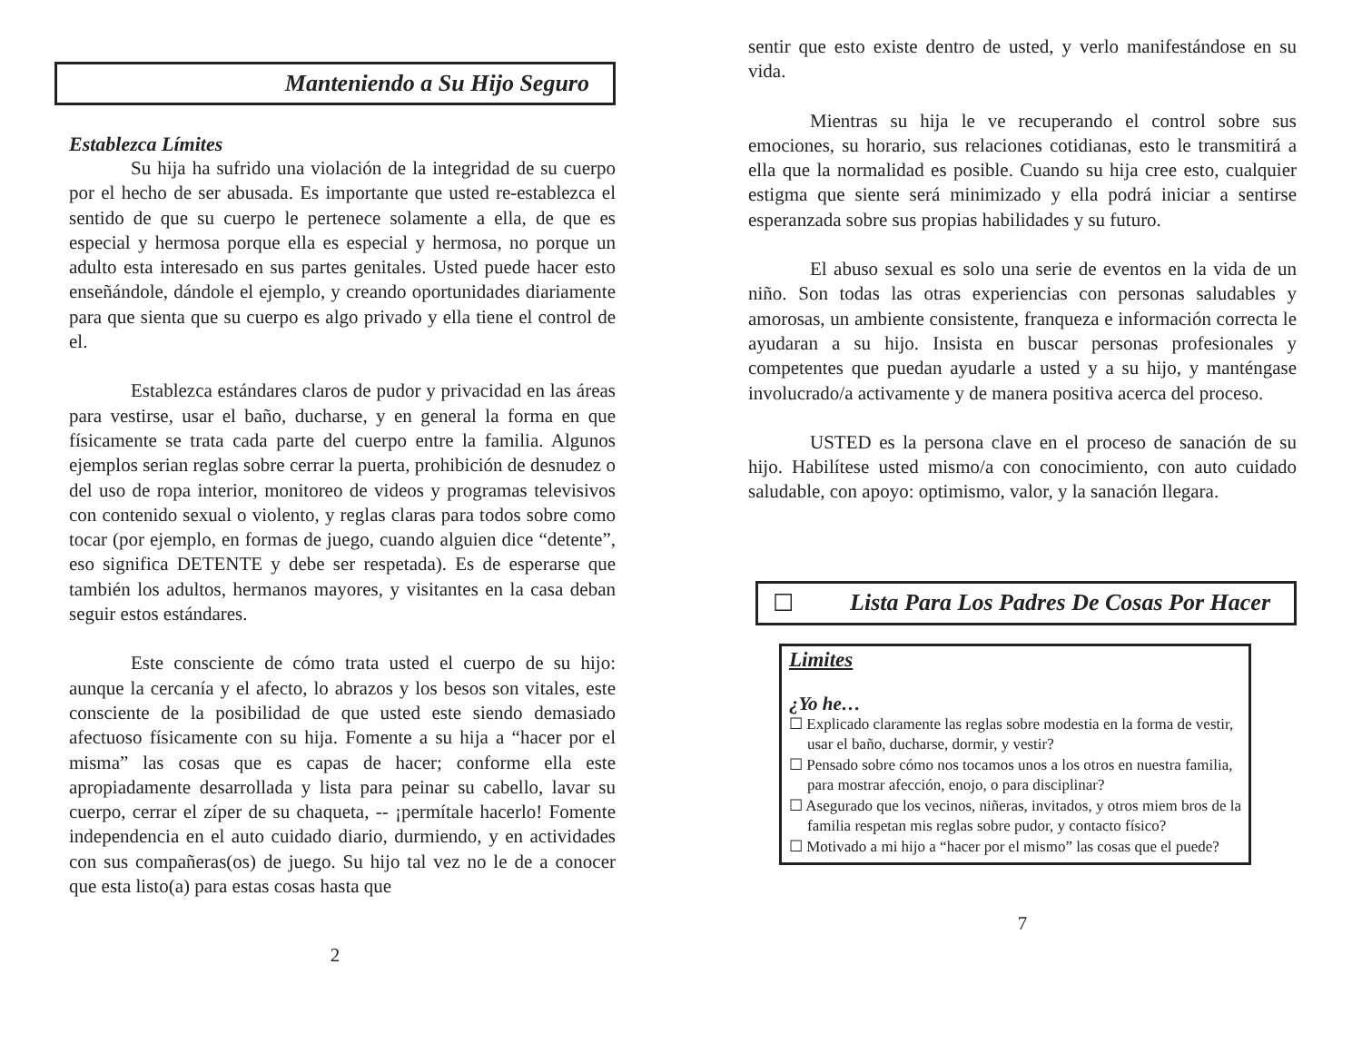Manteniendo a Su Hijo Seguro
Establezca Límites
Su hija ha sufrido una violación de la integridad de su cuerpo por el hecho de ser abusada. Es importante que usted re-establezca el sentido de que su cuerpo le pertenece solamente a ella, de que es especial y hermosa porque ella es especial y hermosa, no porque un adulto esta interesado en sus partes genitales. Usted puede hacer esto enseñándole, dándole el ejemplo, y creando oportunidades diariamente para que sienta que su cuerpo es algo privado y ella tiene el control de el.
Establezca estándares claros de pudor y privacidad en las áreas para vestirse, usar el baño, ducharse, y en general la forma en que físicamente se trata cada parte del cuerpo entre la familia. Algunos ejemplos serian reglas sobre cerrar la puerta, prohibición de desnudez o del uso de ropa interior, monitoreo de videos y programas televisivos con contenido sexual o violento, y reglas claras para todos sobre como tocar (por ejemplo, en formas de juego, cuando alguien dice “detente”, eso significa DETENTE y debe ser respetada). Es de esperarse que también los adultos, hermanos mayores, y visitantes en la casa deban seguir estos estándares.
Este consciente de cómo trata usted el cuerpo de su hijo: aunque la cercanía y el afecto, lo abrazos y los besos son vitales, este consciente de la posibilidad de que usted este siendo demasiado afectuoso físicamente con su hija. Fomente a su hija a “hacer por el misma” las cosas que es capas de hacer; conforme ella este apropiadamente desarrollada y lista para peinar su cabello, lavar su cuerpo, cerrar el zíper de su chaqueta, -- ¡permítale hacerlo! Fomente independencia en el auto cuidado diario, durmiendo, y en actividades con sus compañeras(os) de juego. Su hijo tal vez no le de a conocer que esta listo(a) para estas cosas hasta que
2
sentir que esto existe dentro de usted, y verlo manifestándose en su vida.
Mientras su hija le ve recuperando el control sobre sus emociones, su horario, sus relaciones cotidianas, esto le transmitirá a ella que la normalidad es posible. Cuando su hija cree esto, cualquier estigma que siente será minimizado y ella podrá iniciar a sentirse esperanzada sobre sus propias habilidades y su futuro.
El abuso sexual es solo una serie de eventos en la vida de un niño. Son todas las otras experiencias con personas saludables y amorosas, un ambiente consistente, franqueza e información correcta le ayudaran a su hijo. Insista en buscar personas profesionales y competentes que puedan ayudarle a usted y a su hijo, y manténgase involucrado/a activamente y de manera positiva acerca del proceso.
USTED es la persona clave en el proceso de sanación de su hijo. Habilítese usted mismo/a con conocimiento, con auto cuidado saludable, con apoyo: optimismo, valor, y la sanación llegara.
☐ Lista Para Los Padres De Cosas Por Hacer
Limites
¿Yo he…
☐ Explicado claramente las reglas sobre modestia en la forma de vestir, usar el baño, ducharse, dormir, y vestir?
☐ Pensado sobre cómo nos tocamos unos a los otros en nuestra familia, para mostrar afección, enojo, o para disciplinar?
☐ Asegurado que los vecinos, niñeras, invitados, y otros miem bros de la familia respetan mis reglas sobre pudor, y contacto físico?
☐ Motivado a mi hijo a “hacer por el mismo” las cosas que el puede?
7